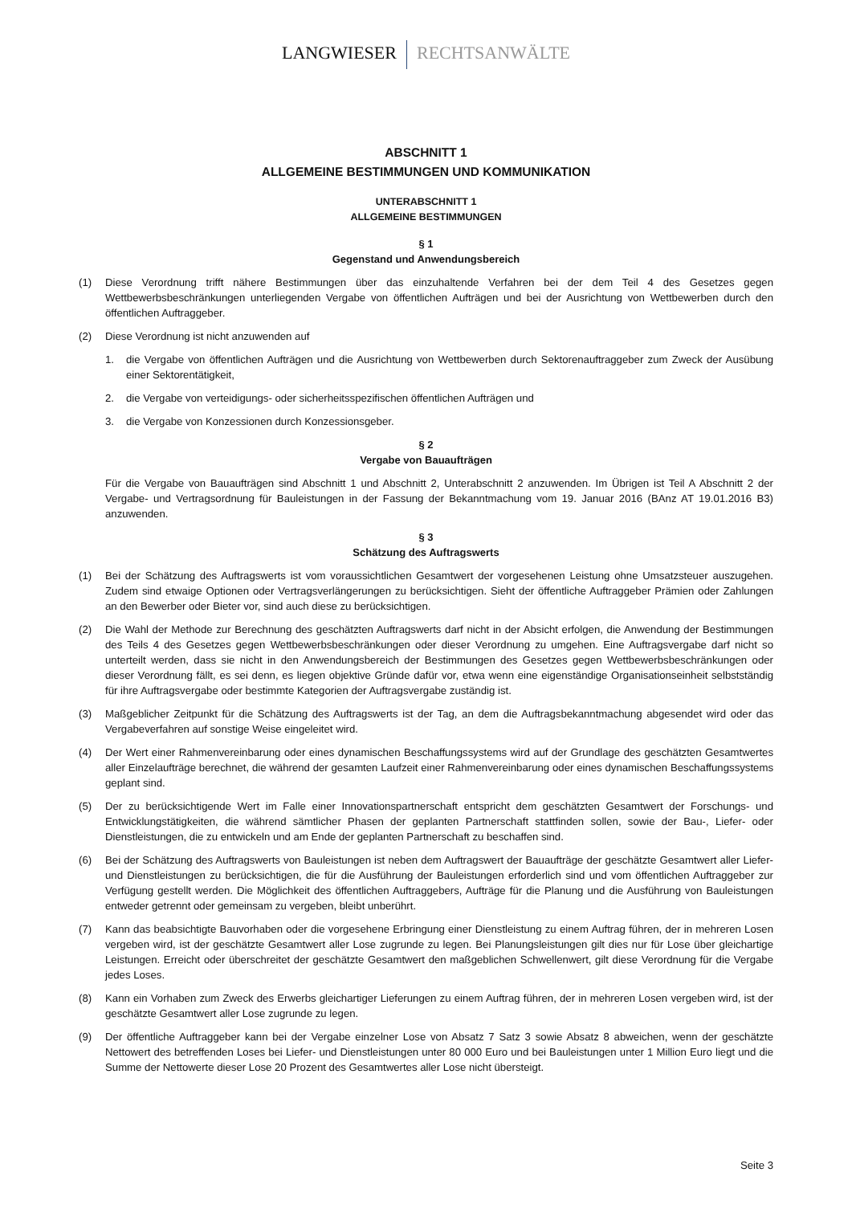LANGWIESER RECHTSANWÄLTE
ABSCHNITT 1
ALLGEMEINE BESTIMMUNGEN UND KOMMUNIKATION
UNTERABSCHNITT 1
ALLGEMEINE BESTIMMUNGEN
§ 1
Gegenstand und Anwendungsbereich
(1) Diese Verordnung trifft nähere Bestimmungen über das einzuhaltende Verfahren bei der dem Teil 4 des Gesetzes gegen Wettbewerbsbeschränkungen unterliegenden Vergabe von öffentlichen Aufträgen und bei der Ausrichtung von Wettbewerben durch den öffentlichen Auftraggeber.
(2) Diese Verordnung ist nicht anzuwenden auf
1. die Vergabe von öffentlichen Aufträgen und die Ausrichtung von Wettbewerben durch Sektorenauftraggeber zum Zweck der Ausübung einer Sektorentätigkeit,
2. die Vergabe von verteidigungs- oder sicherheitsspezifischen öffentlichen Aufträgen und
3. die Vergabe von Konzessionen durch Konzessionsgeber.
§ 2
Vergabe von Bauaufträgen
Für die Vergabe von Bauaufträgen sind Abschnitt 1 und Abschnitt 2, Unterabschnitt 2 anzuwenden. Im Übrigen ist Teil A Abschnitt 2 der Vergabe- und Vertragsordnung für Bauleistungen in der Fassung der Bekanntmachung vom 19. Januar 2016 (BAnz AT 19.01.2016 B3) anzuwenden.
§ 3
Schätzung des Auftragswerts
(1) Bei der Schätzung des Auftragswerts ist vom voraussichtlichen Gesamtwert der vorgesehenen Leistung ohne Umsatzsteuer auszugehen. Zudem sind etwaige Optionen oder Vertragsverlängerungen zu berücksichtigen. Sieht der öffentliche Auftraggeber Prämien oder Zahlungen an den Bewerber oder Bieter vor, sind auch diese zu berücksichtigen.
(2) Die Wahl der Methode zur Berechnung des geschätzten Auftragswerts darf nicht in der Absicht erfolgen, die Anwendung der Bestimmungen des Teils 4 des Gesetzes gegen Wettbewerbsbeschränkungen oder dieser Verordnung zu umgehen. Eine Auftragsvergabe darf nicht so unterteilt werden, dass sie nicht in den Anwendungsbereich der Bestimmungen des Gesetzes gegen Wettbewerbsbeschränkungen oder dieser Verordnung fällt, es sei denn, es liegen objektive Gründe dafür vor, etwa wenn eine eigenständige Organisationseinheit selbstständig für ihre Auftragsvergabe oder bestimmte Kategorien der Auftragsvergabe zuständig ist.
(3) Maßgeblicher Zeitpunkt für die Schätzung des Auftragswerts ist der Tag, an dem die Auftragsbekanntmachung abgesendet wird oder das Vergabeverfahren auf sonstige Weise eingeleitet wird.
(4) Der Wert einer Rahmenvereinbarung oder eines dynamischen Beschaffungssystems wird auf der Grundlage des geschätzten Gesamtwertes aller Einzelaufträge berechnet, die während der gesamten Laufzeit einer Rahmenvereinbarung oder eines dynamischen Beschaffungssystems geplant sind.
(5) Der zu berücksichtigende Wert im Falle einer Innovationspartnerschaft entspricht dem geschätzten Gesamtwert der Forschungs- und Entwicklungstätigkeiten, die während sämtlicher Phasen der geplanten Partnerschaft stattfinden sollen, sowie der Bau-, Liefer- oder Dienstleistungen, die zu entwickeln und am Ende der geplanten Partnerschaft zu beschaffen sind.
(6) Bei der Schätzung des Auftragswerts von Bauleistungen ist neben dem Auftragswert der Bauaufträge der geschätzte Gesamtwert aller Liefer- und Dienstleistungen zu berücksichtigen, die für die Ausführung der Bauleistungen erforderlich sind und vom öffentlichen Auftraggeber zur Verfügung gestellt werden. Die Möglichkeit des öffentlichen Auftraggebers, Aufträge für die Planung und die Ausführung von Bauleistungen entweder getrennt oder gemeinsam zu vergeben, bleibt unberührt.
(7) Kann das beabsichtigte Bauvorhaben oder die vorgesehene Erbringung einer Dienstleistung zu einem Auftrag führen, der in mehreren Losen vergeben wird, ist der geschätzte Gesamtwert aller Lose zugrunde zu legen. Bei Planungsleistungen gilt dies nur für Lose über gleichartige Leistungen. Erreicht oder überschreitet der geschätzte Gesamtwert den maßgeblichen Schwellenwert, gilt diese Verordnung für die Vergabe jedes Loses.
(8) Kann ein Vorhaben zum Zweck des Erwerbs gleichartiger Lieferungen zu einem Auftrag führen, der in mehreren Losen vergeben wird, ist der geschätzte Gesamtwert aller Lose zugrunde zu legen.
(9) Der öffentliche Auftraggeber kann bei der Vergabe einzelner Lose von Absatz 7 Satz 3 sowie Absatz 8 abweichen, wenn der geschätzte Nettowert des betreffenden Loses bei Liefer- und Dienstleistungen unter 80 000 Euro und bei Bauleistungen unter 1 Million Euro liegt und die Summe der Nettowerte dieser Lose 20 Prozent des Gesamtwertes aller Lose nicht übersteigt.
Seite 3